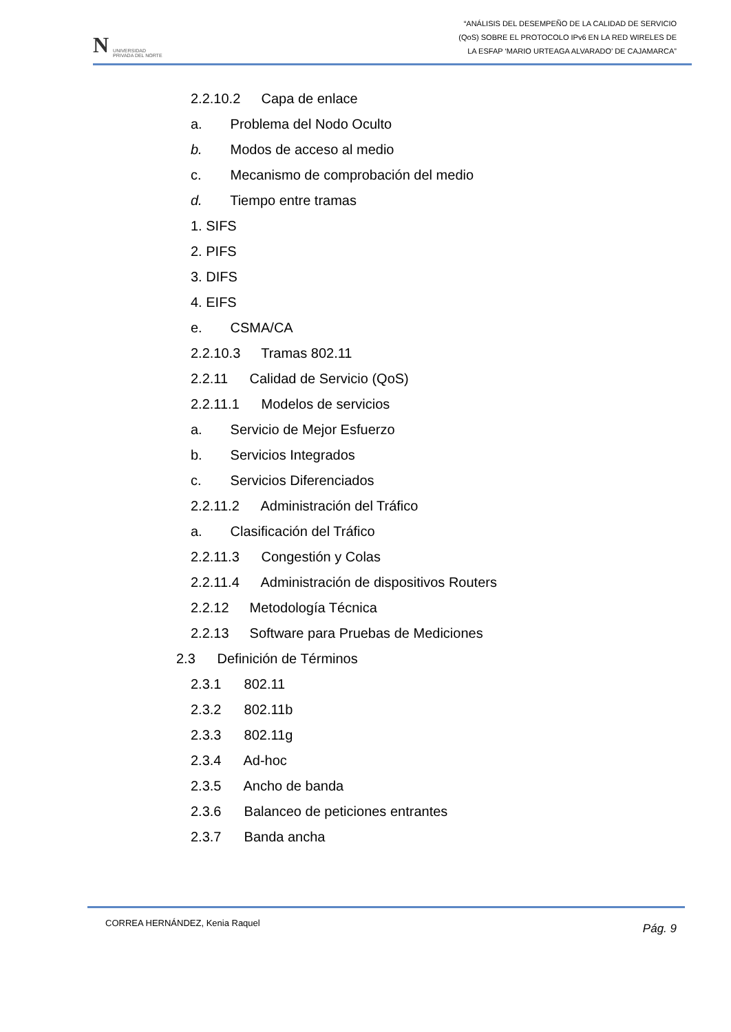N UNIVERSIDAD
PRIVADA DEL NORTE
“ANÁLISIS DEL DESEMPEÑO DE LA CALIDAD DE SERVICIO
(QoS) SOBRE EL PROTOCOLO IPv6 EN LA RED WIRELES DE
LA ESFAP ‘MARIO URTEAGA ALVARADO’ DE CAJAMARCA”
2.2.10.2 Capa de enlace
a. Problema del Nodo Oculto
b. Modos de acceso al medio
c. Mecanismo de comprobación del medio
d. Tiempo entre tramas
1. SIFS
2. PIFS
3. DIFS
4. EIFS
e. CSMA/CA
2.2.10.3 Tramas 802.11
2.2.11 Calidad de Servicio (QoS)
2.2.11.1 Modelos de servicios
a. Servicio de Mejor Esfuerzo
b. Servicios Integrados
c. Servicios Diferenciados
2.2.11.2 Administración del Tráfico
a. Clasificación del Tráfico
2.2.11.3 Congestión y Colas
2.2.11.4 Administración de dispositivos Routers
2.2.12 Metodología Técnica
2.2.13 Software para Pruebas de Mediciones
2.3 Definición de Términos
2.3.1 802.11
2.3.2 802.11b
2.3.3 802.11g
2.3.4 Ad-hoc
2.3.5 Ancho de banda
2.3.6 Balanceo de peticiones entrantes
2.3.7 Banda ancha
CORREA HERNÁNDEZ, Kenia Raquel Pág. 9